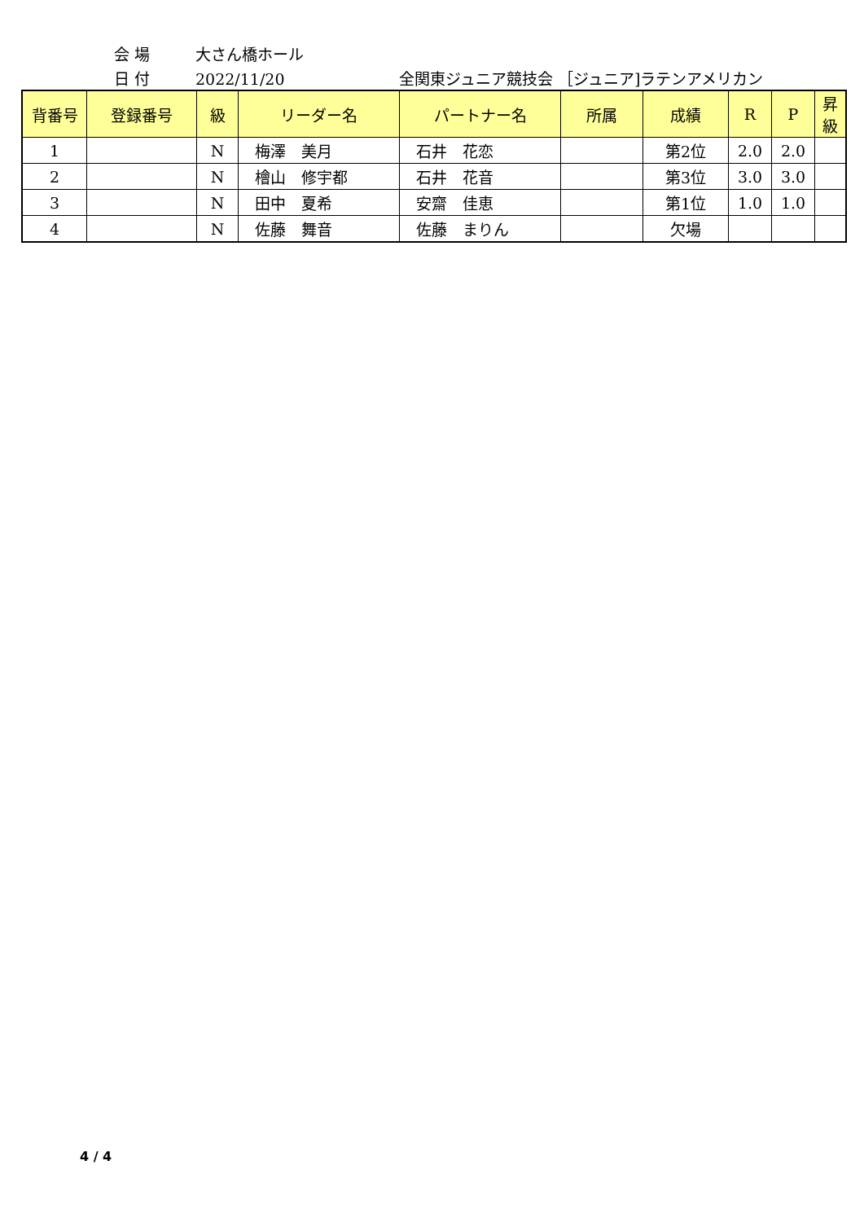会 場 大さん橋ホール
日 付 2022/11/20 全関東ジュニア競技会 ［ジュニア]ラテンアメリカン
| 背番号 | 登録番号 | 級 | リーダー名 | パートナー名 | 所属 | 成績 | R | P | 昇級 |
| --- | --- | --- | --- | --- | --- | --- | --- | --- | --- |
| 1 | | N | 梅澤 美月 | 石井 花恋 | | 第2位 | 2.0 | 2.0 | |
| 2 | | N | 檜山 修宇都 | 石井 花音 | | 第3位 | 3.0 | 3.0 | |
| 3 | | N | 田中 夏希 | 安齋 佳恵 | | 第1位 | 1.0 | 1.0 | |
| 4 | | N | 佐藤 舞音 | 佐藤 まりん | | 欠場 | | | |
4 / 4